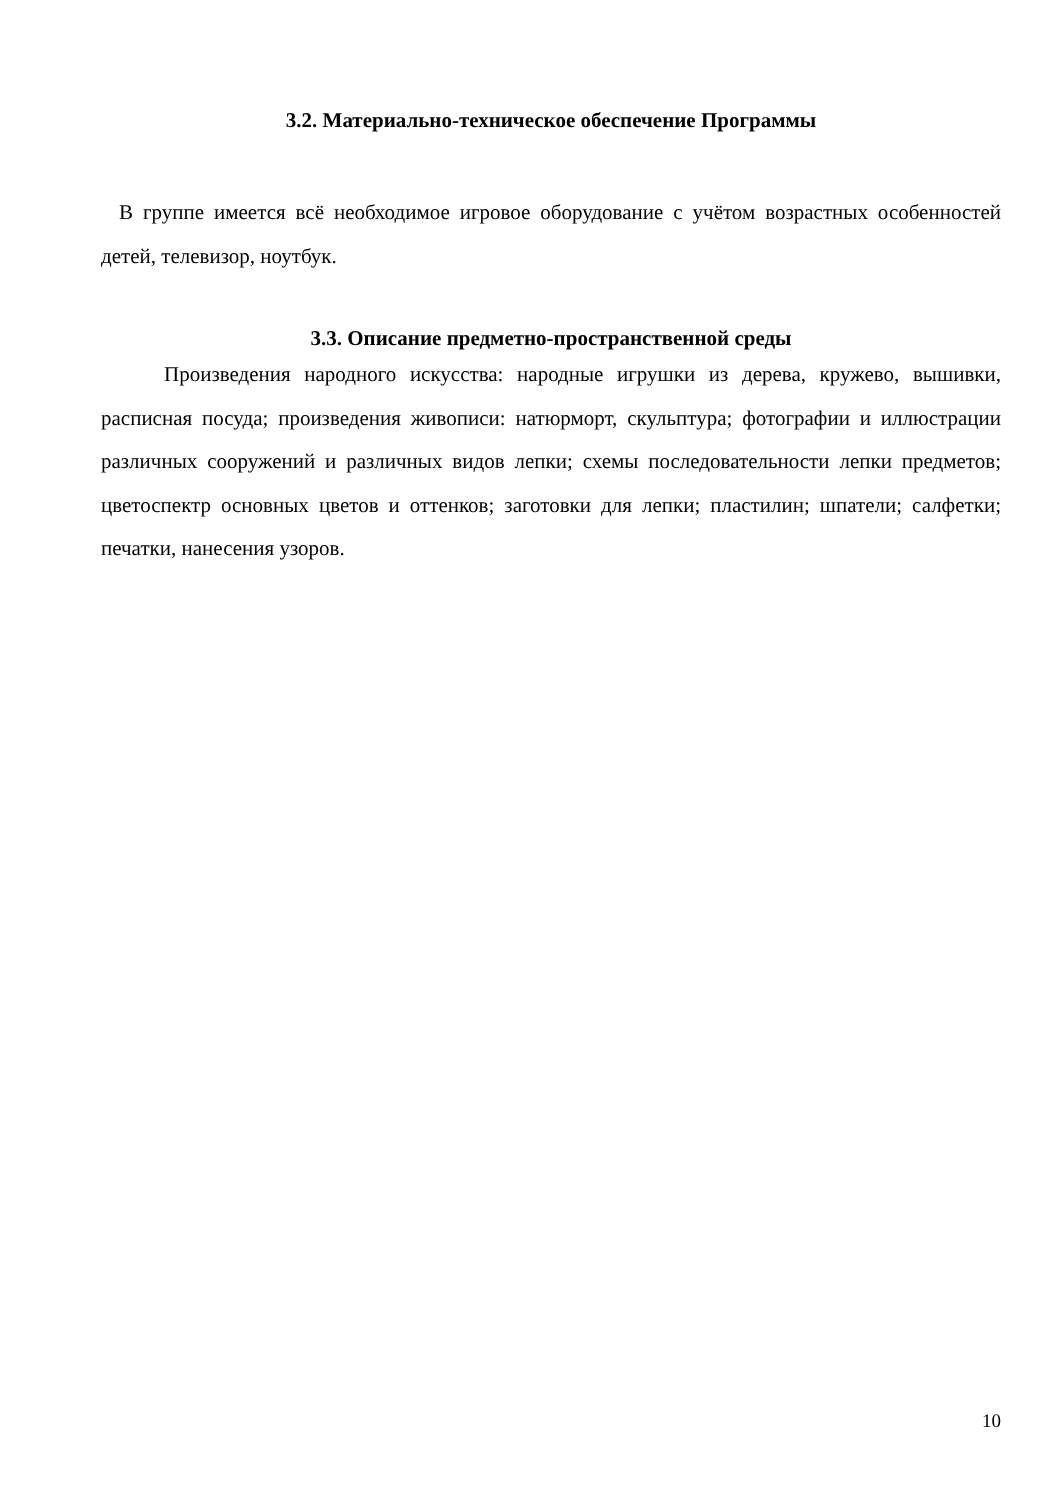3.2. Материально-техническое обеспечение Программы
В группе имеется всё необходимое игровое оборудование с учётом возрастных особенностей детей, телевизор, ноутбук.
3.3. Описание предметно-пространственной среды
Произведения народного искусства: народные игрушки из дерева, кружево, вышивки, расписная посуда; произведения живописи: натюрморт, скульптура; фотографии и иллюстрации различных сооружений и различных видов лепки; схемы последовательности лепки предметов; цветоспектр основных цветов и оттенков; заготовки для лепки; пластилин; шпатели; салфетки; печатки, нанесения узоров.
10